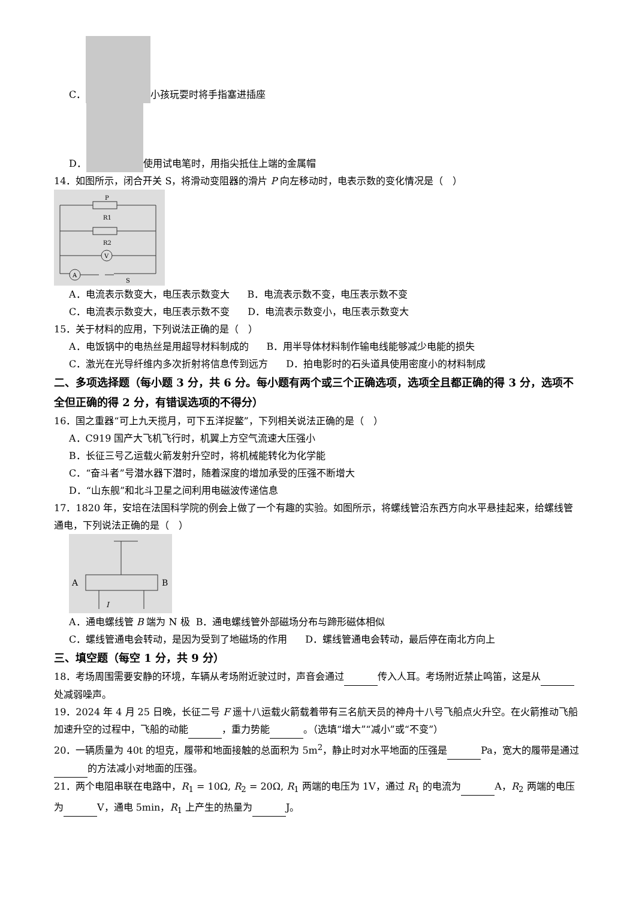C． 小孩玩耍时将手指塞进插座
D． 使用试电笔时，用指尖抵住上端的金属帽
14．如图所示，闭合开关 S，将滑动变阻器的滑片 P 向左移动时，电表示数的变化情况是（　）
P
R1
R2
V
A
S
A．电流表示数变大，电压表示数变大 B．电流表示数不变，电压表示数不变
C．电流表示数变大，电压表示数不变 D．电流表示数变小，电压表示数变大
15．关于材料的应用，下列说法正确的是（　）
A．电饭锅中的电热丝是用超导材料制成的 B．用半导体材料制作输电线能够减少电能的损失
C．激光在光导纤维内多次折射将信息传到远方 D．拍电影时的石头道具使用密度小的材料制成
二、多项选择题（每小题 3 分，共 6 分。每小题有两个或三个正确选项，选项全且都正确的得 3 分，选项不全但正确的得 2 分，有错误选项的不得分）
16．国之重器“可上九天揽月，可下五洋捉鳖”，下列相关说法正确的是（　）
A．C919 国产大飞机飞行时，机翼上方空气流速大压强小
B．长征三号乙运载火箭发射升空时，将机械能转化为化学能
C．“奋斗者”号潜水器下潜时，随着深度的增加承受的压强不断增大
D．“山东舰”和北斗卫星之间利用电磁波传递信息
17．1820 年，安培在法国科学院的例会上做了一个有趣的实验。如图所示，将螺线管沿东西方向水平悬挂起来，给螺线管通电，下列说法正确的是（　）
A
B
I
A．通电螺线管 B 端为 N 极 B．通电螺线管外部磁场分布与蹄形磁体相似
C．螺线管通电会转动，是因为受到了地磁场的作用 D．螺线管通电会转动，最后停在南北方向上
三、填空题（每空 1 分，共 9 分）
18．考场周围需要安静的环境，车辆从考场附近驶过时，声音会通过 传入人耳。考场附近禁止鸣笛，这是从 处减弱噪声。
19．2024 年 4 月 25 日晚，长征二号 F 遥十八运载火箭载着带有三名航天员的神舟十八号飞船点火升空。在火箭推动飞船加速升空的过程中，飞船的动能 ，重力势能 。（选填“增大”“减小”或“不变”）
20．一辆质量为 40t 的坦克，履带和地面接触的总面积为 5m<sup>2</sup>，静止时对水平地面的压强是 Pa，宽大的履带是通过 的方法减小对地面的压强。
21．两个电阻串联在电路中，R<sub>1</sub> = 10Ω, R<sub>2</sub> = 20Ω, R<sub>1</sub> 两端的电压为 1V，通过 R<sub>1</sub> 的电流为 A，R<sub>2</sub> 两端的电压为 V，通电 5min，R<sub>1</sub> 上产生的热量为 J。